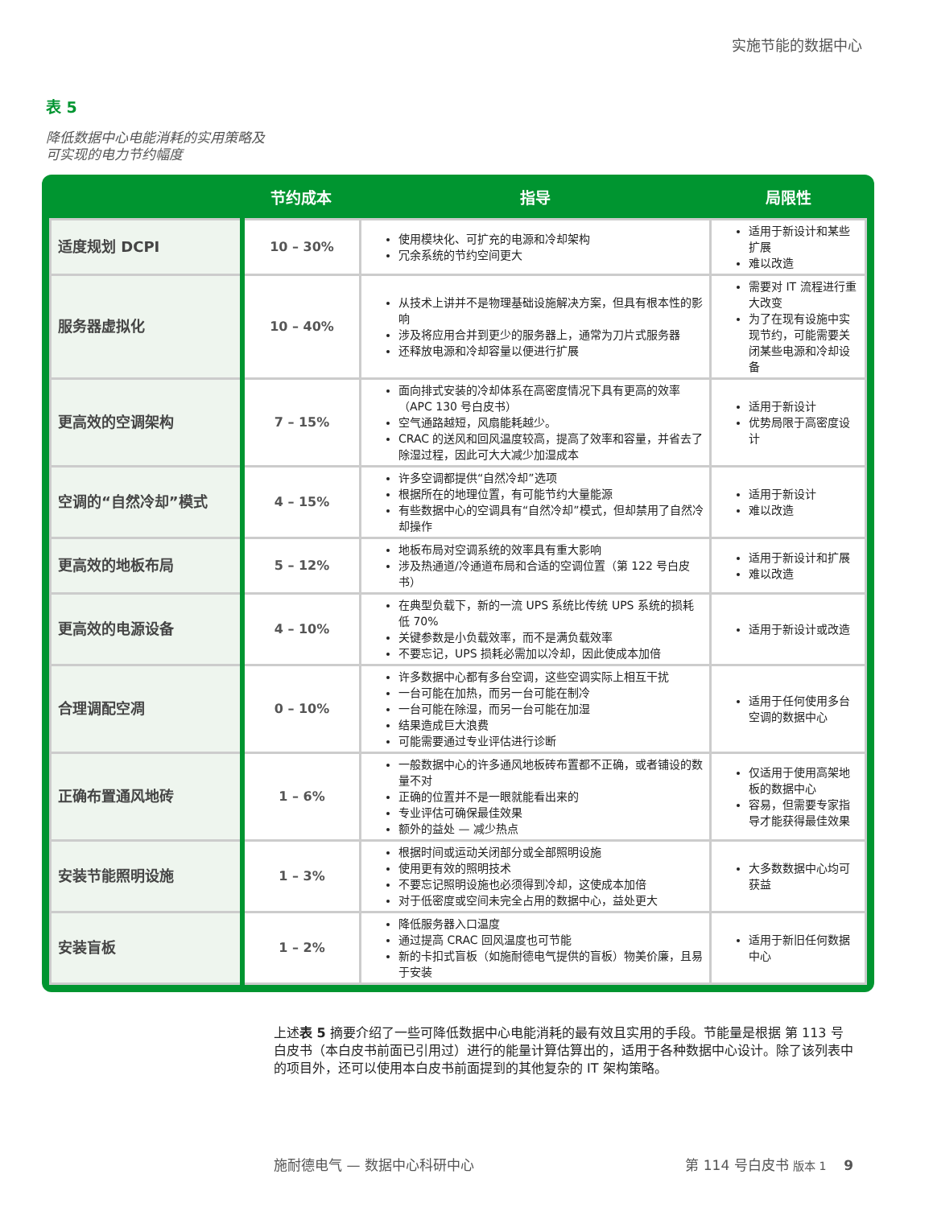实施节能的数据中心
表 5
降低数据中心电能消耗的实用策略及
可实现的电力节约幅度
| | 节约成本 | 指导 | 局限性 |
| --- | --- | --- | --- |
| 适度规划 DCPI | 10 – 30% | 使用模块化、可扩充的电源和冷却架构 冗余系统的节约空间更大 | 适用于新设计和某些扩展 难以改造 |
| 服务器虚拟化 | 10 – 40% | 从技术上讲并不是物理基础设施解决方案，但具有根本性的影响 涉及将应用合并到更少的服务器上，通常为刀片式服务器 还释放电源和冷却容量以便进行扩展 | 需要对 IT 流程进行重大改变 为了在现有设施中实现节约，可能需要关闭某些电源和冷却设备 |
| 更高效的空调架构 | 7 – 15% | 面向排式安装的冷却体系在高密度情况下具有更高的效率（APC 130 号白皮书） 空气通路越短，风扇能耗越少。 CRAC 的送风和回风温度较高，提高了效率和容量，并省去了除湿过程，因此可大大减少加湿成本 | 适用于新设计 优势局限于高密度设计 |
| 空调的“自然冷却”模式 | 4 – 15% | 许多空调都提供“自然冷却”选项 根据所在的地理位置，有可能节约大量能源 有些数据中心的空调具有“自然冷却”模式，但却禁用了自然冷却操作 | 适用于新设计 难以改造 |
| 更高效的地板布局 | 5 – 12% | 地板布局对空调系统的效率具有重大影响 涉及热通道/冷通道布局和合适的空调位置（第 122 号白皮书） | 适用于新设计和扩展 难以改造 |
| 更高效的电源设备 | 4 – 10% | 在典型负载下，新的一流 UPS 系统比传统 UPS 系统的损耗低 70% 关键参数是小负载效率，而不是满负载效率 不要忘记，UPS 损耗必需加以冷却，因此使成本加倍 | 适用于新设计或改造 |
| 合理调配空凋 | 0 – 10% | 许多数据中心都有多台空调，这些空调实际上相互干扰 一台可能在加热，而另一台可能在制冷 一台可能在除湿，而另一台可能在加湿 结果造成巨大浪费 可能需要通过专业评估进行诊断 | 适用于任何使用多台空调的数据中心 |
| 正确布置通风地砖 | 1 – 6% | 一般数据中心的许多通风地板砖布置都不正确，或者铺设的数量不对 正确的位置并不是一眼就能看出来的 专业评估可确保最佳效果 额外的益处 — 减少热点 | 仅适用于使用高架地板的数据中心 容易，但需要专家指导才能获得最佳效果 |
| 安装节能照明设施 | 1 – 3% | 根据时间或运动关闭部分或全部照明设施 使用更有效的照明技术 不要忘记照明设施也必须得到冷却，这使成本加倍 对于低密度或空间未完全占用的数据中心，益处更大 | 大多数数据中心均可获益 |
| 安装盲板 | 1 – 2% | 降低服务器入口温度 通过提高 CRAC 回风温度也可节能 新的卡扣式盲板（如施耐德电气提供的盲板）物美价廉，且易于安装 | 适用于新旧任何数据中心 |
上述表 5 摘要介绍了一些可降低数据中心电能消耗的最有效且实用的手段。节能量是根据 第 113 号白皮书（本白皮书前面已引用过）进行的能量计算估算出的，适用于各种数据中心设计。除了该列表中的项目外，还可以使用本白皮书前面提到的其他复杂的 IT 架构策略。
施耐德电气 — 数据中心科研中心 第 114 号白皮书 版本 1 9